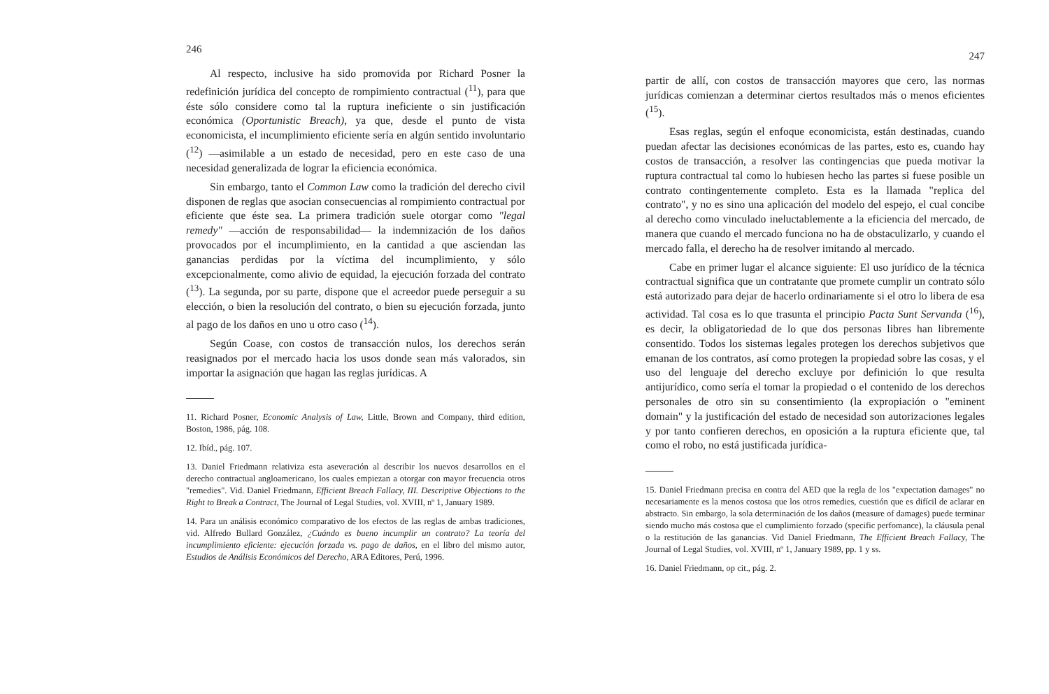246
Al respecto, inclusive ha sido promovida por Richard Posner la redefinición jurídica del concepto de rompimiento contractual (<sup>11</sup>), para que éste sólo considere como tal la ruptura ineficiente o sin justificación económica (Oportunistic Breach), ya que, desde el punto de vista economicista, el incumplimiento eficiente sería en algún sentido involuntario (<sup>12</sup>) —asimilable a un estado de necesidad, pero en este caso de una necesidad generalizada de lograr la eficiencia económica.
Sin embargo, tanto el Common Law como la tradición del derecho civil disponen de reglas que asocian consecuencias al rompimiento contractual por eficiente que éste sea. La primera tradición suele otorgar como "legal remedy" —acción de responsabilidad— la indemnización de los daños provocados por el incumplimiento, en la cantidad a que asciendan las ganancias perdidas por la víctima del incumplimiento, y sólo excepcionalmente, como alivio de equidad, la ejecución forzada del contrato (<sup>13</sup>). La segunda, por su parte, dispone que el acreedor puede perseguir a su elección, o bien la resolución del contrato, o bien su ejecución forzada, junto al pago de los daños en uno u otro caso (<sup>14</sup>).
Según Coase, con costos de transacción nulos, los derechos serán reasignados por el mercado hacia los usos donde sean más valorados, sin importar la asignación que hagan las reglas jurídicas. A
11. Richard Posner, Economic Analysis of Law, Little, Brown and Company, third edition, Boston, 1986, pág. 108.
12. Ibíd., pág. 107.
13. Daniel Friedmann relativiza esta aseveración al describir los nuevos desarrollos en el derecho contractual angloamericano, los cuales empiezan a otorgar con mayor frecuencia otros "remedies". Vid. Daniel Friedmann, Efficient Breach Fallacy, III. Descriptive Objections to the Right to Break a Contract, The Journal of Legal Studies, vol. XVIII, nº 1, January 1989.
14. Para un análisis económico comparativo de los efectos de las reglas de ambas tradiciones, vid. Alfredo Bullard González, ¿Cuándo es bueno incumplir un contrato? La teoría del incumplimiento eficiente: ejecución forzada vs. pago de daños, en el libro del mismo autor, Estudios de Análisis Económicos del Derecho, ARA Editores, Perú, 1996.
247
partir de allí, con costos de transacción mayores que cero, las normas jurídicas comienzan a determinar ciertos resultados más o menos eficientes (<sup>15</sup>).
Esas reglas, según el enfoque economicista, están destinadas, cuando puedan afectar las decisiones económicas de las partes, esto es, cuando hay costos de transacción, a resolver las contingencias que pueda motivar la ruptura contractual tal como lo hubiesen hecho las partes si fuese posible un contrato contingentemente completo. Esta es la llamada "replica del contrato", y no es sino una aplicación del modelo del espejo, el cual concibe al derecho como vinculado ineluctablemente a la eficiencia del mercado, de manera que cuando el mercado funciona no ha de obstaculizarlo, y cuando el mercado falla, el derecho ha de resolver imitando al mercado.
Cabe en primer lugar el alcance siguiente: El uso jurídico de la técnica contractual significa que un contratante que promete cumplir un contrato sólo está autorizado para dejar de hacerlo ordinariamente si el otro lo libera de esa actividad. Tal cosa es lo que trasunta el principio Pacta Sunt Servanda (<sup>16</sup>), es decir, la obligatoriedad de lo que dos personas libres han libremente consentido. Todos los sistemas legales protegen los derechos subjetivos que emanan de los contratos, así como protegen la propiedad sobre las cosas, y el uso del lenguaje del derecho excluye por definición lo que resulta antijurídico, como sería el tomar la propiedad o el contenido de los derechos personales de otro sin su consentimiento (la expropiación o "eminent domain" y la justificación del estado de necesidad son autorizaciones legales y por tanto confieren derechos, en oposición a la ruptura eficiente que, tal como el robo, no está justificada jurídica-
15. Daniel Friedmann precisa en contra del AED que la regla de los "expectation damages" no necesariamente es la menos costosa que los otros remedies, cuestión que es difícil de aclarar en abstracto. Sin embargo, la sola determinación de los daños (measure of damages) puede terminar siendo mucho más costosa que el cumplimiento forzado (specific perfomance), la cláusula penal o la restitución de las ganancias. Vid Daniel Friedmann, The Efficient Breach Fallacy, The Journal of Legal Studies, vol. XVIII, nº 1, January 1989, pp. 1 y ss.
16. Daniel Friedmann, op cit., pág. 2.